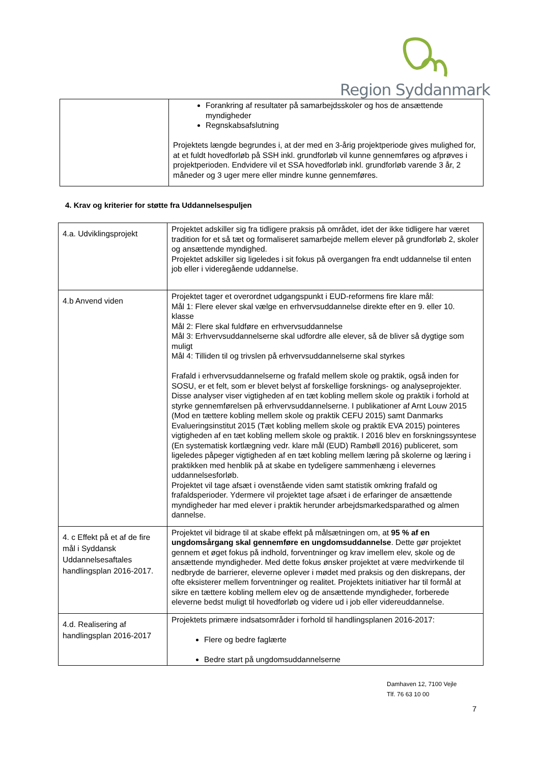Region Syddanmark
| | Forankring af resultater på samarbejdsskoler og hos de ansættende myndigheder Regnskabsafslutning Projektets længde begrundes i, at der med en 3-årig projektperiode gives mulighed for, at et fuldt hovedforløb på SSH inkl. grundforløb vil kunne gennemføres og afprøves i projektperioden. Endvidere vil et SSA hovedforløb inkl. grundforløb varende 3 år, 2 måneder og 3 uger mere eller mindre kunne gennemføres. |
4. Krav og kriterier for støtte fra Uddannelsespuljen
| 4.a. Udviklingsprojekt | Projektet adskiller sig fra tidligere praksis på området, idet der ikke tidligere har været tradition for et så tæt og formaliseret samarbejde mellem elever på grundforløb 2, skoler og ansættende myndighed. Projektet adskiller sig ligeledes i sit fokus på overgangen fra endt uddannelse til enten job eller i videregående uddannelse. |
| 4.b Anvend viden | Projektet tager et overordnet udgangspunkt i EUD-reformens fire klare mål: Mål 1: Flere elever skal vælge en erhvervsuddannelse direkte efter en 9. eller 10. klasse Mål 2: Flere skal fuldføre en erhvervsuddannelse Mål 3: Erhvervsuddannelserne skal udfordre alle elever, så de bliver så dygtige som muligt Mål 4: Tilliden til og trivslen på erhvervsuddannelserne skal styrkes Frafald i erhvervsuddannelserne og frafald mellem skole og praktik, også inden for SOSU, er et felt, som er blevet belyst af forskellige forsknings- og analyseprojekter. Disse analyser viser vigtigheden af en tæt kobling mellem skole og praktik i forhold at styrke gennemførelsen på erhvervsuddannelserne. I publikationer af Arnt Louw 2015 (Mod en tættere kobling mellem skole og praktik CEFU 2015) samt Danmarks Evalueringsinstitut 2015 (Tæt kobling mellem skole og praktik EVA 2015) pointeres vigtigheden af en tæt kobling mellem skole og praktik. I 2016 blev en forskningssyntese (En systematisk kortlægning vedr. klare mål (EUD) Rambøll 2016) publiceret, som ligeledes påpeger vigtigheden af en tæt kobling mellem læring på skolerne og læring i praktikken med henblik på at skabe en tydeligere sammenhæng i elevernes uddannelsesforløb. Projektet vil tage afsæt i ovenstående viden samt statistik omkring frafald og frafaldsperioder. Ydermere vil projektet tage afsæt i de erfaringer de ansættende myndigheder har med elever i praktik herunder arbejdsmarkedsparathed og almen dannelse. |
| 4. c Effekt på et af de fire mål i Syddansk Uddannelsesaftales handlingsplan 2016-2017. | Projektet vil bidrage til at skabe effekt på målsætningen om, at 95 % af en ungdomsårgang skal gennemføre en ungdomsuddannelse . Dette gør projektet gennem et øget fokus på indhold, forventninger og krav imellem elev, skole og de ansættende myndigheder. Med dette fokus ønsker projektet at være medvirkende til nedbryde de barrierer, eleverne oplever i mødet med praksis og den diskrepans, der ofte eksisterer mellem forventninger og realitet. Projektets initiativer har til formål at sikre en tættere kobling mellem elev og de ansættende myndigheder, forberede eleverne bedst muligt til hovedforløb og videre ud i job eller videreuddannelse. |
| 4.d. Realisering af handlingsplan 2016-2017 | Projektets primære indsatsområder i forhold til handlingsplanen 2016-2017: Flere og bedre faglærte Bedre start på ungdomsuddannelserne |
Damhaven 12, 7100 Vejle
Tlf. 76 63 10 00
7